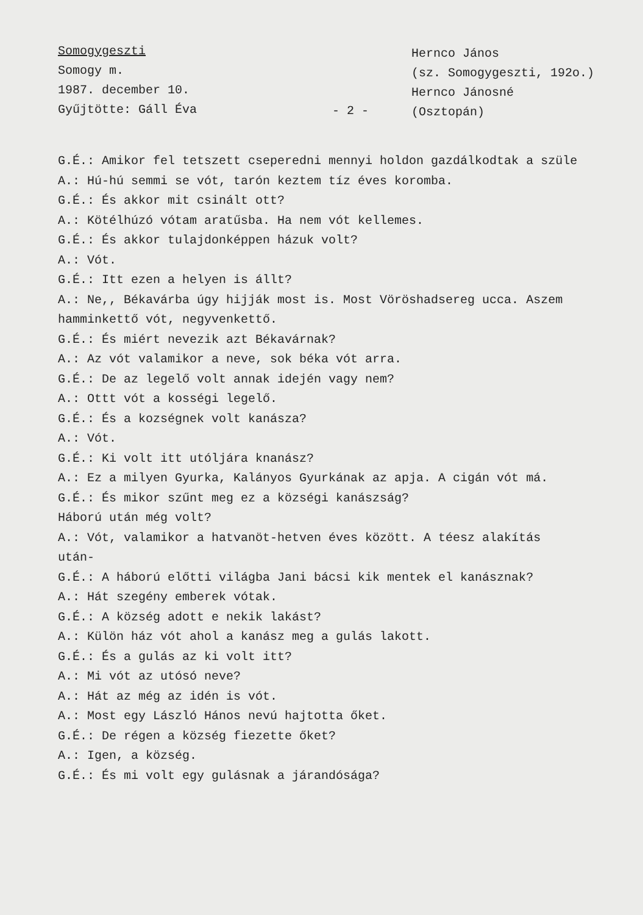Somogygeszti
Somogy m.
1987. december 10.
Gyűjtötte: Gáll Éva
- 2 -
Hernco János
(sz. Somogygeszti, 192o.)
Hernco Jánosné
(Osztopán)
G.É.: Amikor fel tetszett cseperedni mennyi holdon gazdálkodtak a szüle
A.: Hú-hú semmi se vót, tarón keztem tíz éves koromba.
G.É.: És akkor mit csinált ott?
A.: Kötélhúzó vótam aratűsba. Ha nem vót kellemes.
G.É.: És akkor tulajdonképpen házuk volt?
A.: Vót.
G.É.: Itt ezen a helyen is állt?
A.: Ne,, Békavárba úgy hijják most is. Most Vöröshadsereg ucca. Aszem
hamminkettő vót, negyvenkettő.
G.É.: És miért nevezik azt Békavárnak?
A.: Az vót valamikor a neve, sok béka vót arra.
G.É.: De az legelő volt annak idején vagy nem?
A.: Ottt vót a kosségi legelő.
G.É.: És a kozségnek volt kanásza?
A.: Vót.
G.É.: Ki volt itt utóljára knanász?
A.: Ez a milyen Gyurka, Kalányos Gyurkának az apja. A cigán vót má.
G.É.: És mikor szűnt meg ez a községi kanászság?
Háború után még volt?
A.: Vót, valamikor a hatvanöt-hetven éves között. A téesz alakítás
után-
G.É.: A háború előtti világba Jani bácsi kik mentek el kanásznak?
A.: Hát szegény emberek vótak.
G.É.: A község adott e nekik lakást?
A.: Külön ház vót ahol a kanász meg a gulás lakott.
G.É.: És a gulás az ki volt itt?
A.: Mi vót az utósó neve?
A.: Hát az még az idén is vót.
A.: Most egy László Hános nevú hajtotta őket.
G.É.: De régen a község fiezette őket?
A.: Igen, a község.
G.É.: És mi volt egy gulásnak a járandósága?